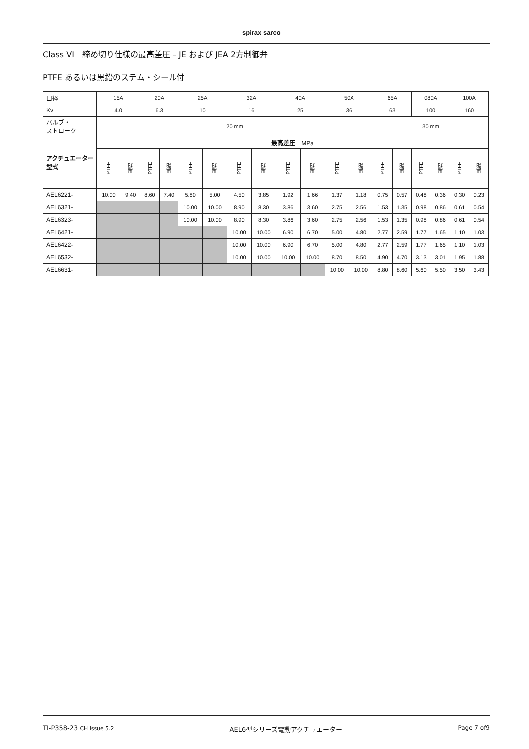spirax sarco
Class VI　締め切り仕様の最高差圧 – JE および JEA 2方制御弁
PTFE あるいは黒鉛のステム・シール付
| 口径 | 15A | | 20A | | 25A | | 32A | | 40A | | 50A | | 65A | | 080A | | 100A | |
| Kv | 4.0 | | 6.3 | | 10 | | 16 | | 25 | | 36 | | 63 | | 100 | | 160 | |
| バルブ・ ストローク | 20 mm | | | | | | | | | | | | 30 mm | | | | | |
| アクチュエーター型式 | 最高差圧 MPa | | | | | | | | | | | | | | | | | |
| | PTFE | 黒鉛 | PTFE | 黒鉛 | PTFE | 黒鉛 | PTFE | 黒鉛 | PTFE | 黒鉛 | PTFE | 黒鉛 | PTFE | 黒鉛 | PTFE | 黒鉛 | PTFE | 黒鉛 |
| AEL6221- | 10.00 | 9.40 | 8.60 | 7.40 | 5.80 | 5.00 | 4.50 | 3.85 | 1.92 | 1.66 | 1.37 | 1.18 | 0.75 | 0.57 | 0.48 | 0.36 | 0.30 | 0.23 |
| AEL6321- | | | | | 10.00 | 10.00 | 8.90 | 8.30 | 3.86 | 3.60 | 2.75 | 2.56 | 1.53 | 1.35 | 0.98 | 0.86 | 0.61 | 0.54 |
| AEL6323- | | | | | 10.00 | 10.00 | 8.90 | 8.30 | 3.86 | 3.60 | 2.75 | 2.56 | 1.53 | 1.35 | 0.98 | 0.86 | 0.61 | 0.54 |
| AEL6421- | | | | | | | 10.00 | 10.00 | 6.90 | 6.70 | 5.00 | 4.80 | 2.77 | 2.59 | 1.77 | 1.65 | 1.10 | 1.03 |
| AEL6422- | | | | | | | 10.00 | 10.00 | 6.90 | 6.70 | 5.00 | 4.80 | 2.77 | 2.59 | 1.77 | 1.65 | 1.10 | 1.03 |
| AEL6532- | | | | | | | 10.00 | 10.00 | 10.00 | 10.00 | 8.70 | 8.50 | 4.90 | 4.70 | 3.13 | 3.01 | 1.95 | 1.88 |
| AEL6631- | | | | | | | | | | | 10.00 | 10.00 | 8.80 | 8.60 | 5.60 | 5.50 | 3.50 | 3.43 |
TI-P358-23 CH Issue 5.2 AEL6型シリーズ電動アクチュエーター Page 7 of9